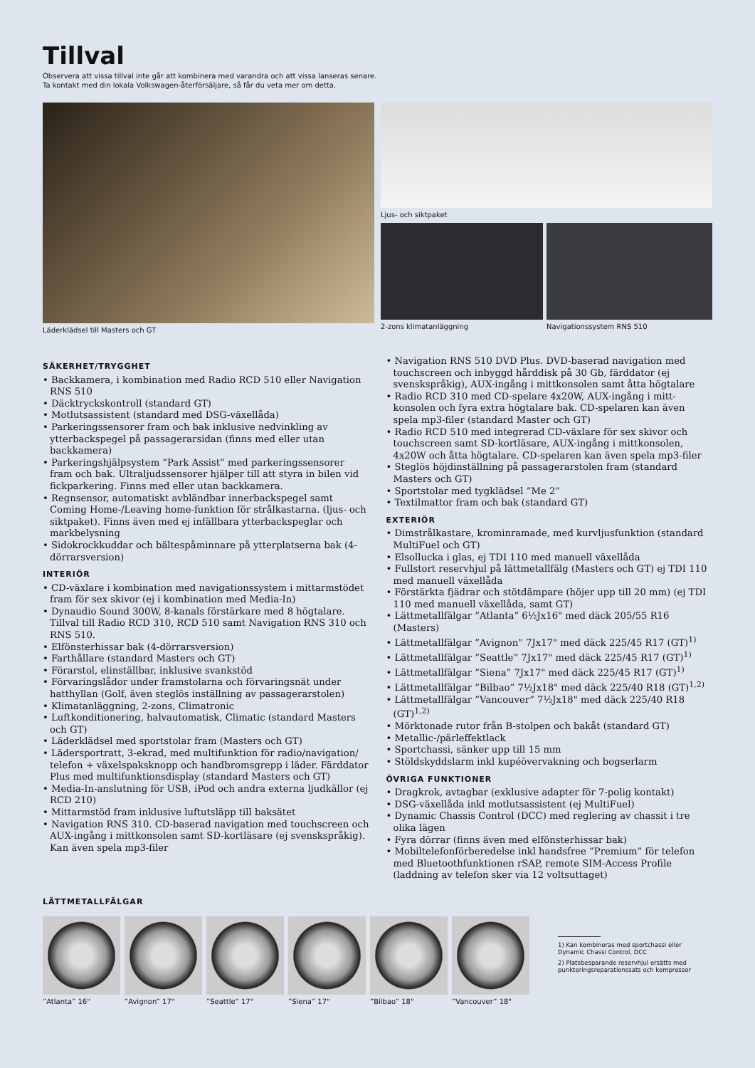Tillval
Observera att vissa tillval inte går att kombinera med varandra och att vissa lanseras senare.
Ta kontakt med din lokala Volkswagen-återförsäljare, så får du veta mer om detta.
Läderklädsel till Masters och GT Ljus- och siktpaket
2-zons klimatanläggning Navigationssystem RNS 510
SÄKERHET/TRYGGHET
• Backkamera, i kombination med Radio RCD 510 eller Navigation RNS 510
• Däcktryckskontroll (standard GT)
• Motlutsassistent (standard med DSG-växellåda)
• Parkeringssensorer fram och bak inklusive nedvinkling av ytterbackspegel på passagerarsidan (finns med eller utan backkamera)
• Parkeringshjälpsystem ”Park Assist” med parkeringssensorer fram och bak. Ultraljudssensorer hjälper till att styra in bilen vid fickparkering. Finns med eller utan backkamera.
• Regnsensor, automatiskt avbländbar innerbackspegel samt Coming Home-/Leaving home-funktion för strålkastarna. (ljus- och siktpaket). Finns även med ej infällbara ytterback­speglar och markbelysning
• Sidokrockkuddar och bältespåminnare på ytterplatserna bak (4-dörrarsversion)
INTERIÖR
• CD-växlare i kombination med navigationssystem i mitt­armstödet fram för sex skivor (ej i kombination med Media-In)
• Dynaudio Sound 300W, 8-kanals förstärkare med 8 högtalare. Tillval till Radio RCD 310, RCD 510 samt Navigation RNS 310 och RNS 510.
• Elfönsterhissar bak (4-dörrarsversion)
• Farthållare (standard Masters och GT)
• Förarstol, elinställbar, inklusive svankstöd
• Förvaringslådor under framstolarna och förvaringsnät under hatthyllan (Golf, även steglös inställning av passagerarstolen)
• Klimatanläggning, 2-zons, Climatronic
• Luftkonditionering, halvautomatisk, Climatic (standard Masters och GT)
• Läderklädsel med sportstolar fram (Masters och GT)
• Lädersportratt, 3-ekrad, med multifunktion för radio/navigation/ telefon + växelspaksknopp och handbromsgrepp i läder. Färddator Plus med multifunktionsdisplay (standard Masters och GT)
• Media-In-anslutning för USB, iPod och andra externa ljudkällor (ej RCD 210)
• Mittarmstöd fram inklusive luftutsläpp till baksätet
• Navigation RNS 310. CD-baserad navigation med touchscreen och AUX-ingång i mittkonsolen samt SD-kortläsare (ej svensk­språkig). Kan även spela mp3-filer
• Navigation RNS 510 DVD Plus. DVD-baserad navigation med touchscreen och inbyggd hårddisk på 30 Gb, färddator (ej svenskspråkig), AUX-ingång i mittkonsolen samt åtta högtalare
• Radio RCD 310 med CD-spelare 4x20W, AUX-ingång i mitt­konsolen och fyra extra högtalare bak. CD-spelaren kan även spela mp3-filer (standard Master och GT)
• Radio RCD 510 med integrerad CD-växlare för sex skivor och touchscreen samt SD-kortläsare, AUX-ingång i mittkonsolen, 4x20W och åtta högtalare. CD-spelaren kan även spela mp3-filer
• Steglös höjdinställning på passagerarstolen fram (standard Masters och GT)
• Sportstolar med tygklädsel ”Me 2”
• Textilmattor fram och bak (standard GT)
EXTERIÖR
• Dimstrålkastare, krominramade, med kurvljusfunktion (standard MultiFuel och GT)
• Elsollucka i glas, ej TDI 110 med manuell växellåda
• Fullstort reservhjul på lättmetallfälg (Masters och GT) ej TDI 110 med manuell växellåda
• Förstärkta fjädrar och stötdämpare (höjer upp till 20 mm) (ej TDI 110 med manuell växellåda, samt GT)
• Lättmetallfälgar ”Atlanta” 6½Jx16" med däck 205/55 R16 (Masters)
• Lättmetallfälgar ”Avignon” 7Jx17" med däck 225/45 R17 (GT)<sup>1)</sup>
• Lättmetallfälgar ”Seattle” 7Jx17" med däck 225/45 R17 (GT)<sup>1)</sup>
• Lättmetallfälgar ”Siena” 7Jx17" med däck 225/45 R17 (GT)<sup>1)</sup>
• Lättmetallfälgar ”Bilbao” 7½Jx18" med däck 225/40 R18 (GT)<sup>1,2)</sup>
• Lättmetallfälgar ”Vancouver” 7½Jx18" med däck 225/40 R18 (GT)<sup>1,2)</sup>
• Mörktonade rutor från B-stolpen och bakåt (standard GT)
• Metallic-/pärleffektlack
• Sportchassi, sänker upp till 15 mm
• Stöldskyddslarm inkl kupéövervakning och bogserlarm
ÖVRIGA FUNKTIONER
• Dragkrok, avtagbar (exklusive adapter för 7-polig kontakt)
• DSG-växellåda inkl motlutsassistent (ej MultiFuel)
• Dynamic Chassis Control (DCC) med reglering av chassit i tre olika lägen
• Fyra dörrar (finns även med elfönsterhissar bak)
• Mobiltelefonförberedelse inkl handsfree ”Premium” för tele­fon med Bluetoothfunktionen rSAP, remote SIM-Access Profile (laddning av telefon sker via 12 voltsuttaget)
LÄTTMETALLFÄLGAR
”Atlanta” 16"
”Avignon” 17"
”Seattle” 17"
”Siena” 17" ”Bilbao” 18"
”Vancouver” 18"
1) Kan kombineras med sportchassi eller Dynamic Chassi Control, DCC
2) Platsbesparande reservhjul ersätts med punkteringsreparationssats och kompressor